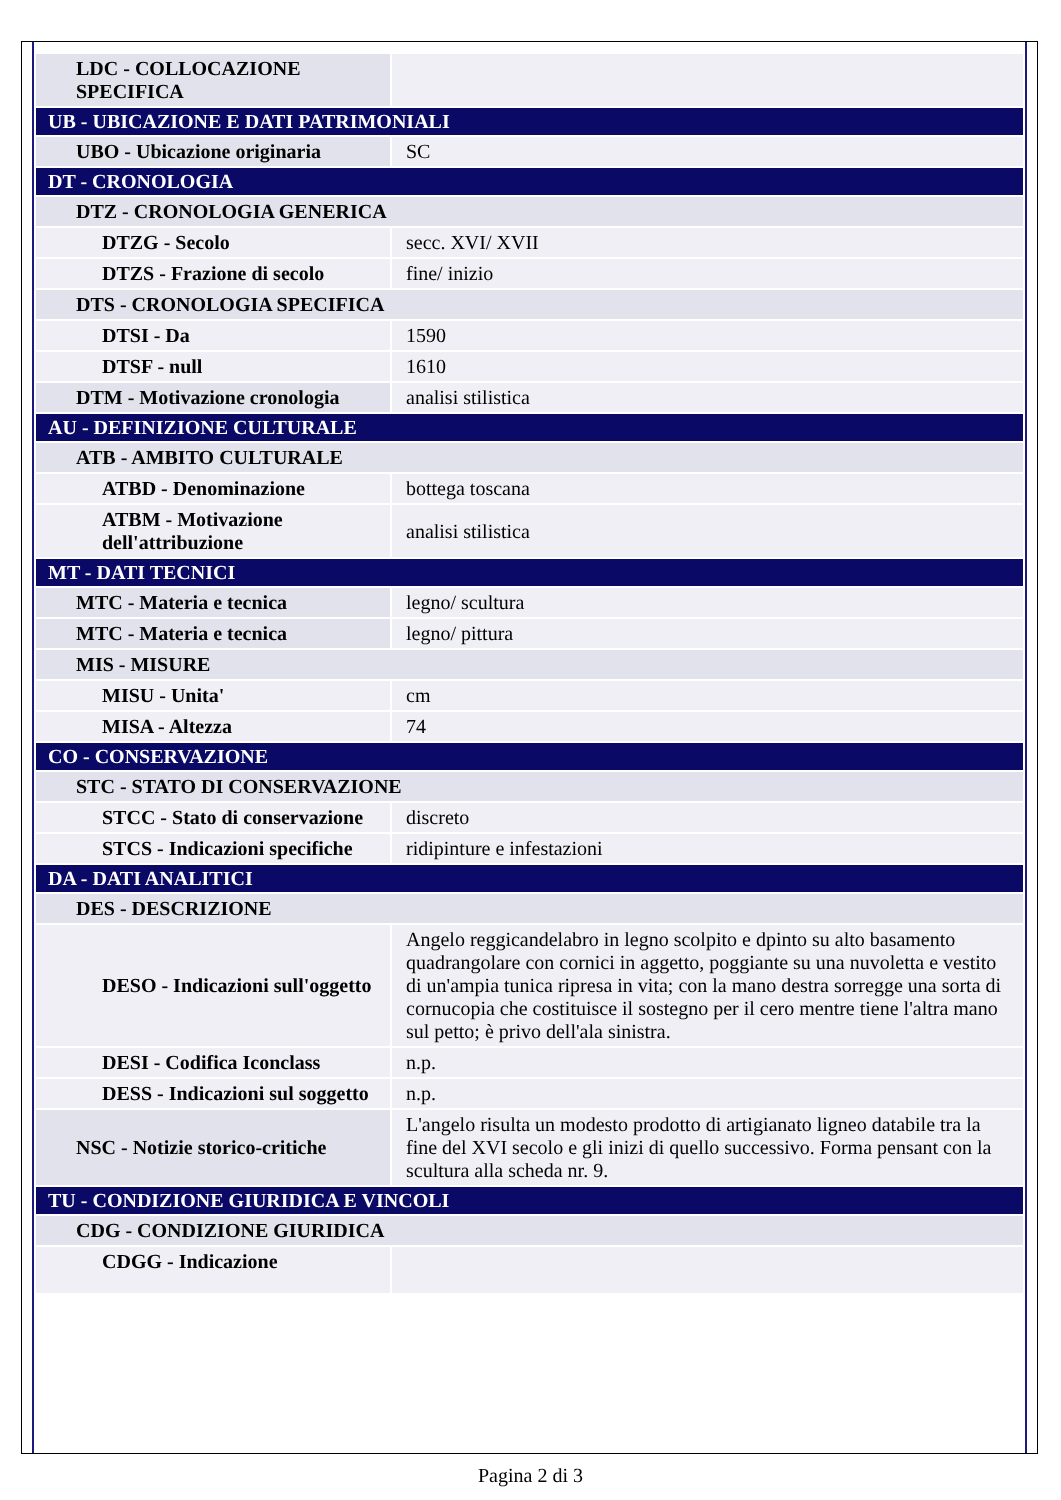| LDC - COLLOCAZIONE SPECIFICA | |
| UB - UBICAZIONE E DATI PATRIMONIALI | |
| UBO - Ubicazione originaria | SC |
| DT - CRONOLOGIA | |
| DTZ - CRONOLOGIA GENERICA | |
| DTZG - Secolo | secc. XVI/ XVII |
| DTZS - Frazione di secolo | fine/ inizio |
| DTS - CRONOLOGIA SPECIFICA | |
| DTSI - Da | 1590 |
| DTSF - null | 1610 |
| DTM - Motivazione cronologia | analisi stilistica |
| AU - DEFINIZIONE CULTURALE | |
| ATB - AMBITO CULTURALE | |
| ATBD - Denominazione | bottega toscana |
| ATBM - Motivazione dell'attribuzione | analisi stilistica |
| MT - DATI TECNICI | |
| MTC - Materia e tecnica | legno/ scultura |
| MTC - Materia e tecnica | legno/ pittura |
| MIS - MISURE | |
| MISU - Unita' | cm |
| MISA - Altezza | 74 |
| CO - CONSERVAZIONE | |
| STC - STATO DI CONSERVAZIONE | |
| STCC - Stato di conservazione | discreto |
| STCS - Indicazioni specifiche | ridipinture e infestazioni |
| DA - DATI ANALITICI | |
| DES - DESCRIZIONE | |
| DESO - Indicazioni sull'oggetto | Angelo reggicandelabro in legno scolpito e dpinto su alto basamento quadrangolare con cornici in aggetto, poggiante su una nuvoletta e vestito di un'ampia tunica ripresa in vita; con la mano destra sorregge una sorta di cornucopia che costituisce il sostegno per il cero mentre tiene l'altra mano sul petto; è privo dell'ala sinistra. |
| DESI - Codifica Iconclass | n.p. |
| DESS - Indicazioni sul soggetto | n.p. |
| NSC - Notizie storico-critiche | L'angelo risulta un modesto prodotto di artigianato ligneo databile tra la fine del XVI secolo e gli inizi di quello successivo. Forma pensant con la scultura alla scheda nr. 9. |
| TU - CONDIZIONE GIURIDICA E VINCOLI | |
| CDG - CONDIZIONE GIURIDICA | |
| CDGG - Indicazione | |
Pagina 2 di 3